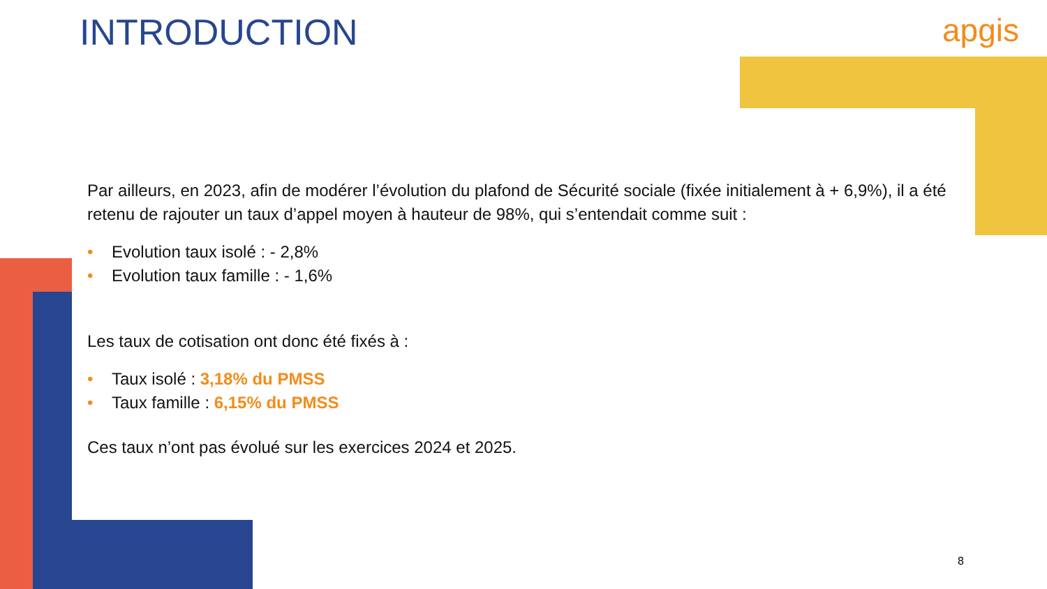INTRODUCTION apgis
Par ailleurs, en 2023, afin de modérer l’évolution du plafond de Sécurité sociale (fixée initialement à + 6,9%), il a été retenu de rajouter un taux d’appel moyen à hauteur de 98%, qui s’entendait comme suit :
• Evolution taux isolé : - 2,8%
• Evolution taux famille : - 1,6%
Les taux de cotisation ont donc été fixés à :
• Taux isolé : 3,18% du PMSS
• Taux famille : 6,15% du PMSS
Ces taux n’ont pas évolué sur les exercices 2024 et 2025.
8